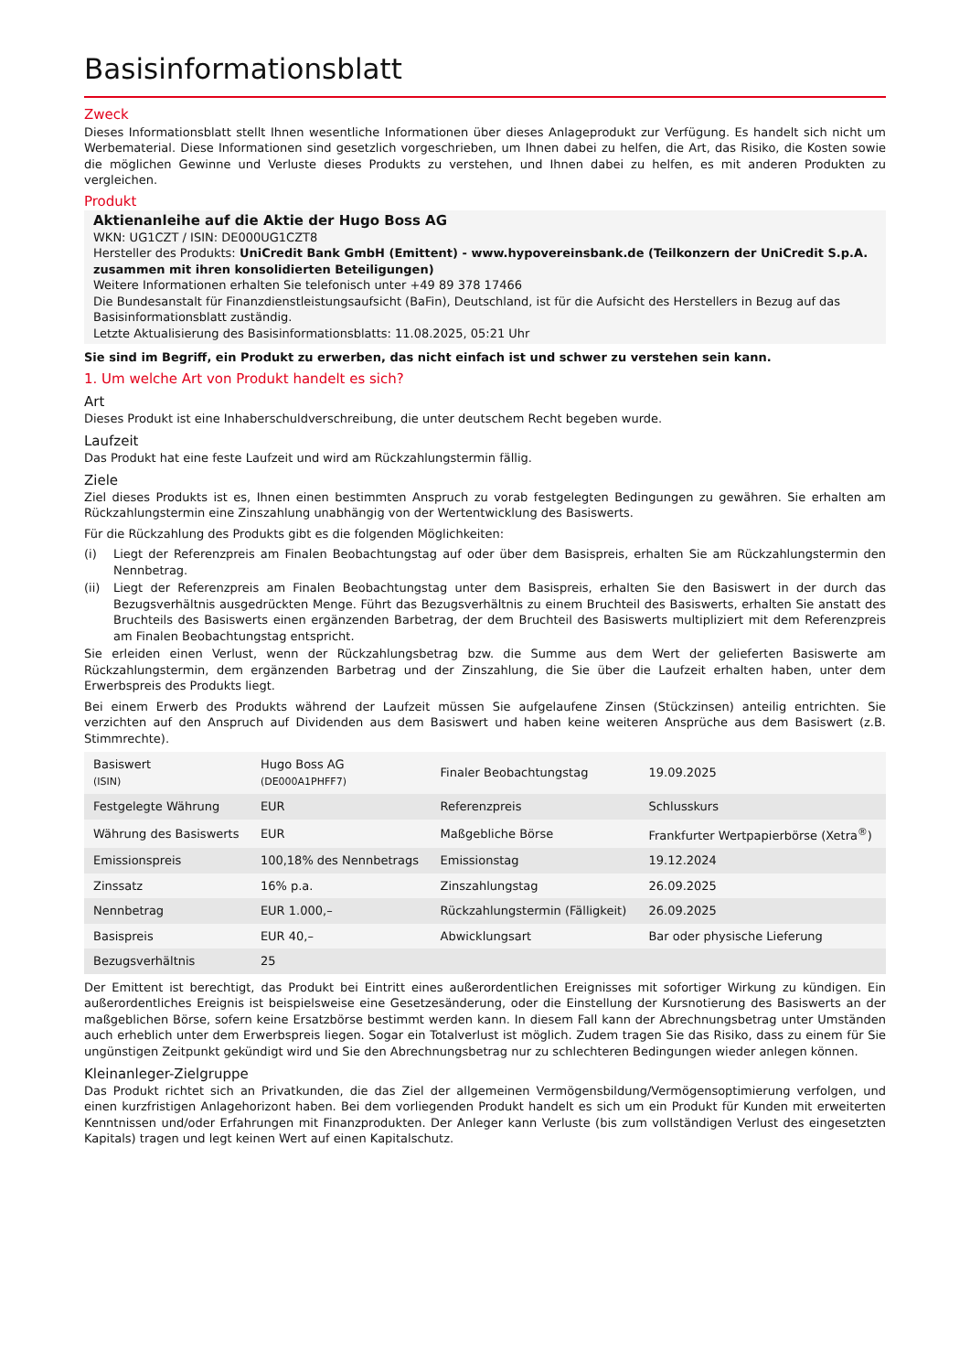Basisinformationsblatt
Zweck
Dieses Informationsblatt stellt Ihnen wesentliche Informationen über dieses Anlageprodukt zur Verfügung. Es handelt sich nicht um Werbematerial. Diese Informationen sind gesetzlich vorgeschrieben, um Ihnen dabei zu helfen, die Art, das Risiko, die Kosten sowie die möglichen Gewinne und Verluste dieses Produkts zu verstehen, und Ihnen dabei zu helfen, es mit anderen Produkten zu vergleichen.
Produkt
Aktienanleihe auf die Aktie der Hugo Boss AG
WKN: UG1CZT / ISIN: DE000UG1CZT8
Hersteller des Produkts: UniCredit Bank GmbH (Emittent) - www.hypovereinsbank.de (Teilkonzern der UniCredit S.p.A. zusammen mit ihren konsolidierten Beteiligungen)
Weitere Informationen erhalten Sie telefonisch unter +49 89 378 17466
Die Bundesanstalt für Finanzdienstleistungsaufsicht (BaFin), Deutschland, ist für die Aufsicht des Herstellers in Bezug auf das Basisinformationsblatt zuständig.
Letzte Aktualisierung des Basisinformationsblatts: 11.08.2025, 05:21 Uhr
Sie sind im Begriff, ein Produkt zu erwerben, das nicht einfach ist und schwer zu verstehen sein kann.
1. Um welche Art von Produkt handelt es sich?
Art
Dieses Produkt ist eine Inhaberschuldverschreibung, die unter deutschem Recht begeben wurde.
Laufzeit
Das Produkt hat eine feste Laufzeit und wird am Rückzahlungstermin fällig.
Ziele
Ziel dieses Produkts ist es, Ihnen einen bestimmten Anspruch zu vorab festgelegten Bedingungen zu gewähren. Sie erhalten am Rückzahlungstermin eine Zinszahlung unabhängig von der Wertentwicklung des Basiswerts.
Für die Rückzahlung des Produkts gibt es die folgenden Möglichkeiten:
(i) Liegt der Referenzpreis am Finalen Beobachtungstag auf oder über dem Basispreis, erhalten Sie am Rückzahlungstermin den Nennbetrag.
(ii) Liegt der Referenzpreis am Finalen Beobachtungstag unter dem Basispreis, erhalten Sie den Basiswert in der durch das Bezugsverhältnis ausgedrückten Menge. Führt das Bezugsverhältnis zu einem Bruchteil des Basiswerts, erhalten Sie anstatt des Bruchteils des Basiswerts einen ergänzenden Barbetrag, der dem Bruchteil des Basiswerts multipliziert mit dem Referenzpreis am Finalen Beobachtungstag entspricht.
Sie erleiden einen Verlust, wenn der Rückzahlungsbetrag bzw. die Summe aus dem Wert der gelieferten Basiswerte am Rückzahlungstermin, dem ergänzenden Barbetrag und der Zinszahlung, die Sie über die Laufzeit erhalten haben, unter dem Erwerbspreis des Produkts liegt.
Bei einem Erwerb des Produkts während der Laufzeit müssen Sie aufgelaufene Zinsen (Stückzinsen) anteilig entrichten. Sie verzichten auf den Anspruch auf Dividenden aus dem Basiswert und haben keine weiteren Ansprüche aus dem Basiswert (z.B. Stimmrechte).
| Basiswert (ISIN) | Hugo Boss AG (DE000A1PHFF7) | Finaler Beobachtungstag | 19.09.2025 |
| Festgelegte Währung | EUR | Referenzpreis | Schlusskurs |
| Währung des Basiswerts | EUR | Maßgebliche Börse | Frankfurter Wertpapierbörse (Xetra<sup>®</sup>) |
| Emissionspreis | 100,18% des Nennbetrags | Emissionstag | 19.12.2024 |
| Zinssatz | 16% p.a. | Zinszahlungstag | 26.09.2025 |
| Nennbetrag | EUR 1.000,– | Rückzahlungstermin (Fälligkeit) | 26.09.2025 |
| Basispreis | EUR 40,– | Abwicklungsart | Bar oder physische Lieferung |
| Bezugsverhältnis | 25 | | |
Der Emittent ist berechtigt, das Produkt bei Eintritt eines außerordentlichen Ereignisses mit sofortiger Wirkung zu kündigen. Ein außerordentliches Ereignis ist beispielsweise eine Gesetzesänderung, oder die Einstellung der Kursnotierung des Basiswerts an der maßgeblichen Börse, sofern keine Ersatzbörse bestimmt werden kann. In diesem Fall kann der Abrechnungsbetrag unter Umständen auch erheblich unter dem Erwerbspreis liegen. Sogar ein Totalverlust ist möglich. Zudem tragen Sie das Risiko, dass zu einem für Sie ungünstigen Zeitpunkt gekündigt wird und Sie den Abrechnungsbetrag nur zu schlechteren Bedingungen wieder anlegen können.
Kleinanleger-Zielgruppe
Das Produkt richtet sich an Privatkunden, die das Ziel der allgemeinen Vermögensbildung/Vermögensoptimierung verfolgen, und einen kurzfristigen Anlagehorizont haben. Bei dem vorliegenden Produkt handelt es sich um ein Produkt für Kunden mit erweiterten Kenntnissen und/oder Erfahrungen mit Finanzprodukten. Der Anleger kann Verluste (bis zum vollständigen Verlust des eingesetzten Kapitals) tragen und legt keinen Wert auf einen Kapitalschutz.